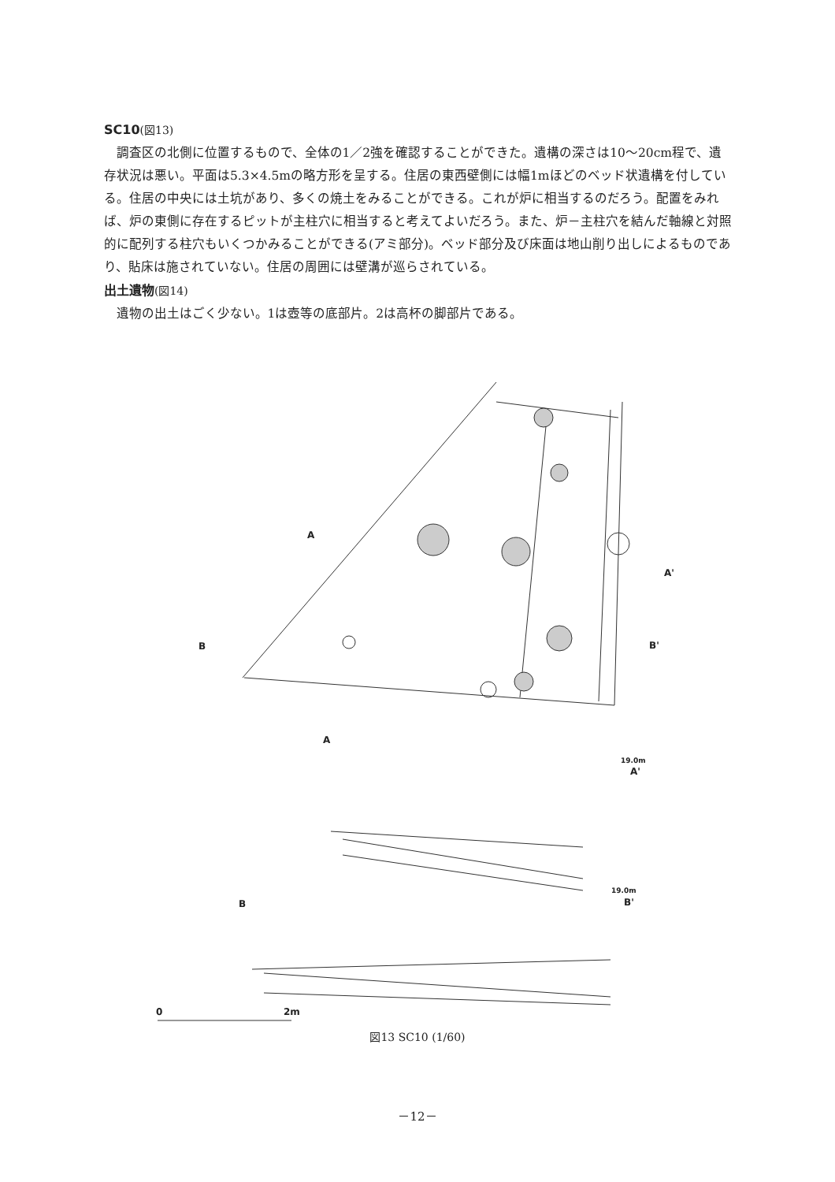SC10(図13)
調査区の北側に位置するもので、全体の1／2強を確認することができた。遺構の深さは10～20cm程で、遺存状況は悪い。平面は5.3×4.5mの略方形を呈する。住居の東西壁側には幅1mほどのベッド状遺構を付している。住居の中央には土坑があり、多くの焼土をみることができる。これが炉に相当するのだろう。配置をみれば、炉の東側に存在するピットが主柱穴に相当すると考えてよいだろう。また、炉－主柱穴を結んだ軸線と対照的に配列する柱穴もいくつかみることができる(アミ部分)。ベッド部分及び床面は地山削り出しによるものであり、貼床は施されていない。住居の周囲には壁溝が巡らされている。
出土遺物(図14)
遺物の出土はごく少ない。1は壺等の底部片。2は高杯の脚部片である。
A
A'
B B'
A
19.0m
A'
B
19.0m
B'
0 2m
図13 SC10 (1/60)
－12－